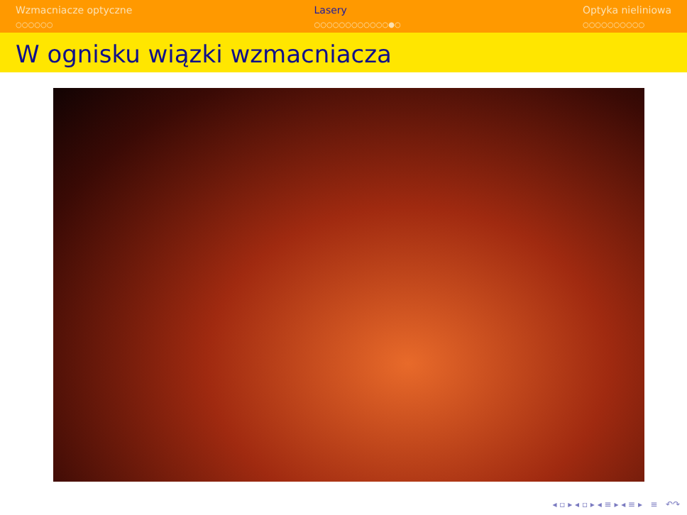Wzmacniacze optyczne
○○○○○○
Lasery
○○○○○○○○○○○○●○
Optyka nieliniowa
○○○○○○○○○○
W ognisku wiązki wzmacniacza
◂ ▫ ▸ ◂ ▫ ▸ ◂ ≡ ▸ ◂ ≡ ▸ ≡ ↶↷